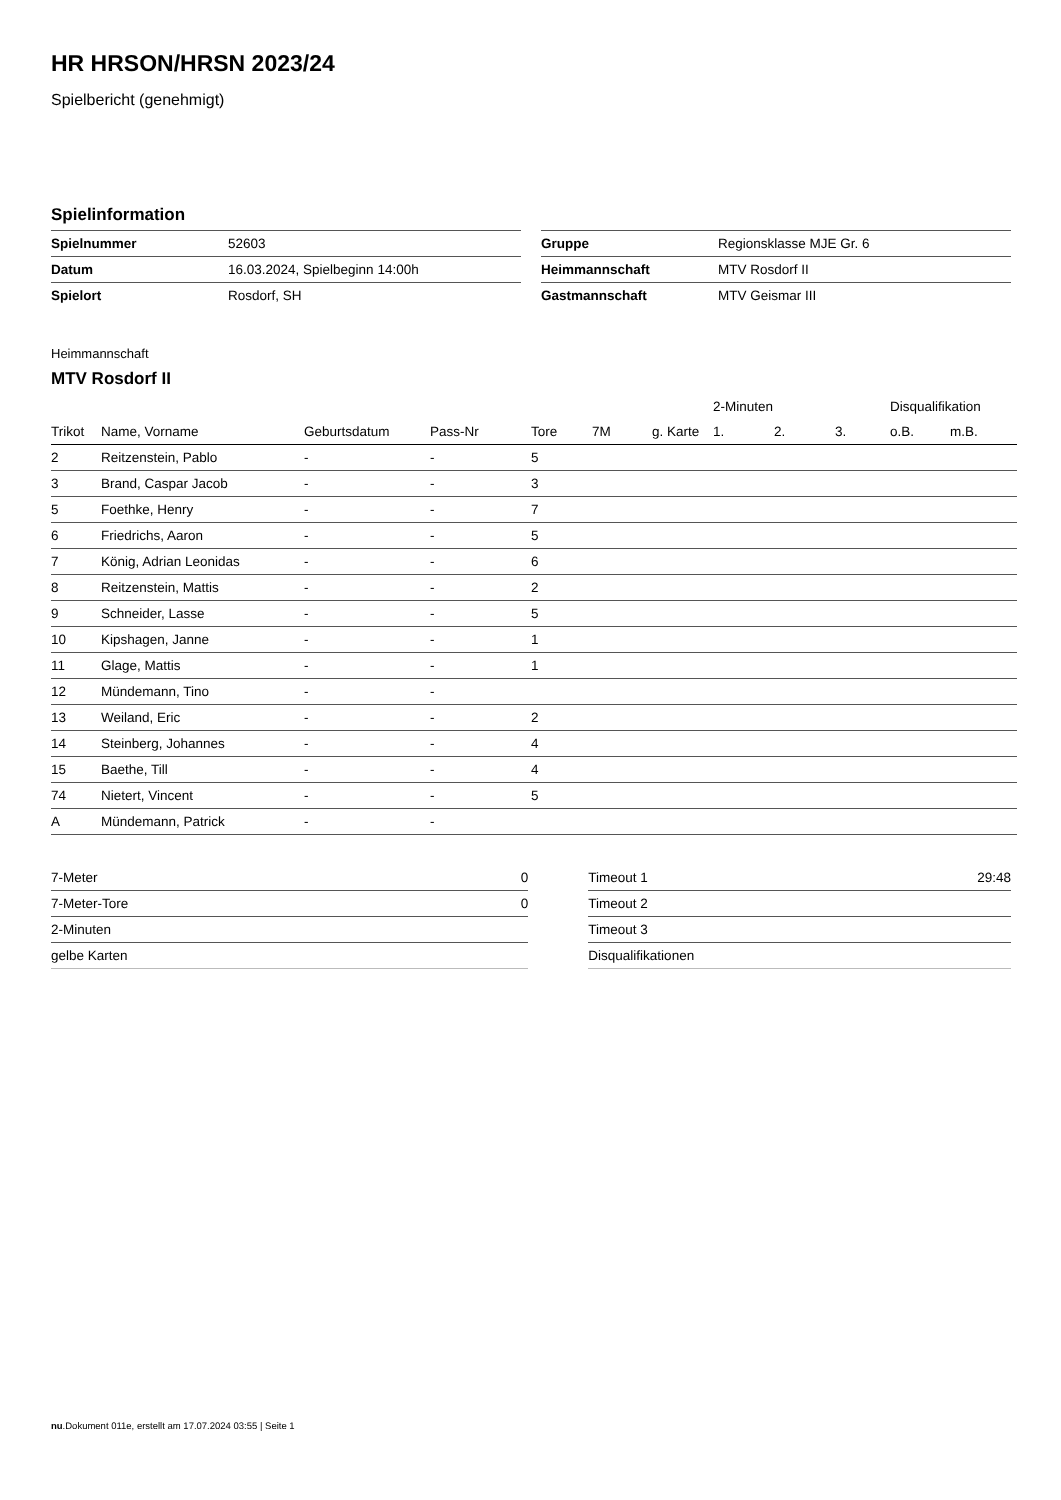HR HRSON/HRSN 2023/24
Spielbericht (genehmigt)
Spielinformation
| Spielnummer | 52603 |
| Datum | 16.03.2024, Spielbeginn 14:00h |
| Spielort | Rosdorf, SH |
| Gruppe | Regionsklasse MJE Gr. 6 |
| Heimmannschaft | MTV Rosdorf II |
| Gastmannschaft | MTV Geismar III |
Heimmannschaft
MTV Rosdorf II
| | | | | | | | 2-Minuten | | | Disqualifikation | |
| --- | --- | --- | --- | --- | --- | --- | --- | --- | --- | --- | --- |
| Trikot | Name, Vorname | Geburtsdatum | Pass-Nr | Tore | 7M | g. Karte | 1. | 2. | 3. | o.B. | m.B. |
| 2 | Reitzenstein, Pablo | - | - | 5 | | | | | | | |
| 3 | Brand, Caspar Jacob | - | - | 3 | | | | | | | |
| 5 | Foethke, Henry | - | - | 7 | | | | | | | |
| 6 | Friedrichs, Aaron | - | - | 5 | | | | | | | |
| 7 | König, Adrian Leonidas | - | - | 6 | | | | | | | |
| 8 | Reitzenstein, Mattis | - | - | 2 | | | | | | | |
| 9 | Schneider, Lasse | - | - | 5 | | | | | | | |
| 10 | Kipshagen, Janne | - | - | 1 | | | | | | | |
| 11 | Glage, Mattis | - | - | 1 | | | | | | | |
| 12 | Mündemann, Tino | - | - | | | | | | | | |
| 13 | Weiland, Eric | - | - | 2 | | | | | | | |
| 14 | Steinberg, Johannes | - | - | 4 | | | | | | | |
| 15 | Baethe, Till | - | - | 4 | | | | | | | |
| 74 | Nietert, Vincent | - | - | 5 | | | | | | | |
| A | Mündemann, Patrick | - | - | | | | | | | | |
| 7-Meter | 0 |
| 7-Meter-Tore | 0 |
| 2-Minuten | |
| gelbe Karten | |
| Timeout 1 | 29:48 |
| Timeout 2 | |
| Timeout 3 | |
| Disqualifikationen | |
nu.Dokument 011e, erstellt am 17.07.2024 03:55 | Seite 1